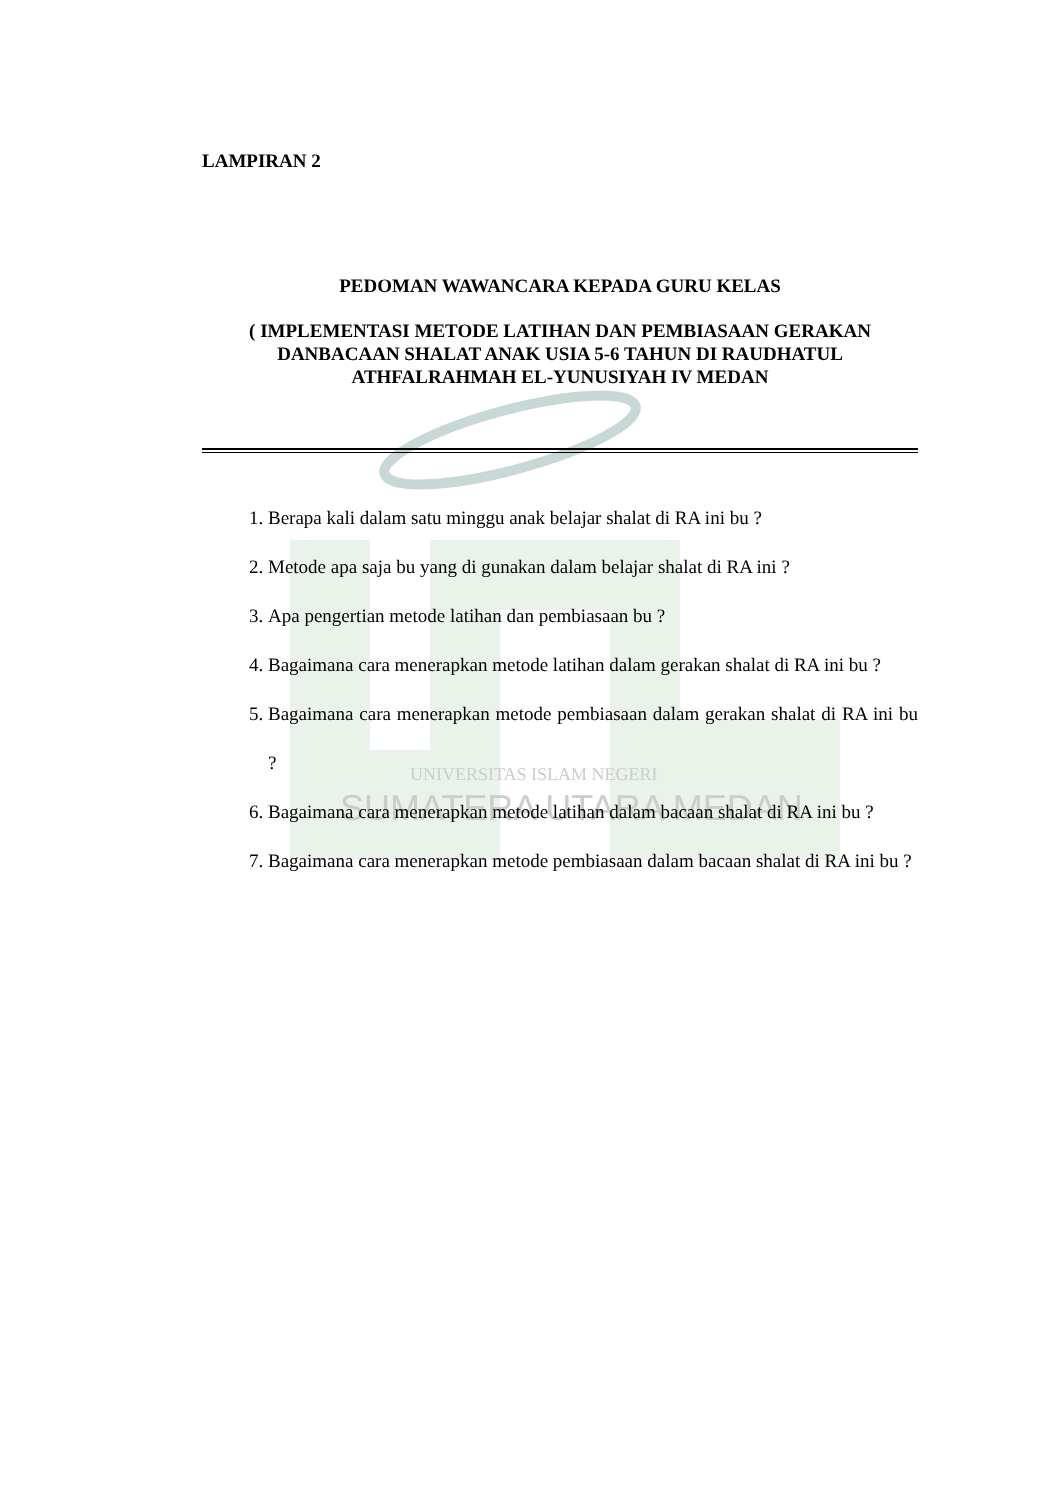UNIVERSITAS ISLAM NEGERI
SUMATERA UTARA MEDAN
LAMPIRAN 2
PEDOMAN WAWANCARA KEPADA GURU KELAS
( IMPLEMENTASI METODE LATIHAN DAN PEMBIASAAN GERAKAN DANBACAAN SHALAT ANAK USIA 5-6 TAHUN DI RAUDHATUL ATHFALRAHMAH EL-YUNUSIYAH IV MEDAN
1. Berapa kali dalam satu minggu anak belajar shalat di RA ini bu ?
2. Metode apa saja bu yang di gunakan dalam belajar shalat di RA ini ?
3. Apa pengertian metode latihan dan pembiasaan bu ?
4. Bagaimana cara menerapkan metode latihan dalam gerakan shalat di RA ini bu ?
5. Bagaimana cara menerapkan metode pembiasaan dalam gerakan shalat di RA ini bu ?
6. Bagaimana cara menerapkan metode latihan dalam bacaan shalat di RA ini bu ?
7. Bagaimana cara menerapkan metode pembiasaan dalam bacaan shalat di RA ini bu ?